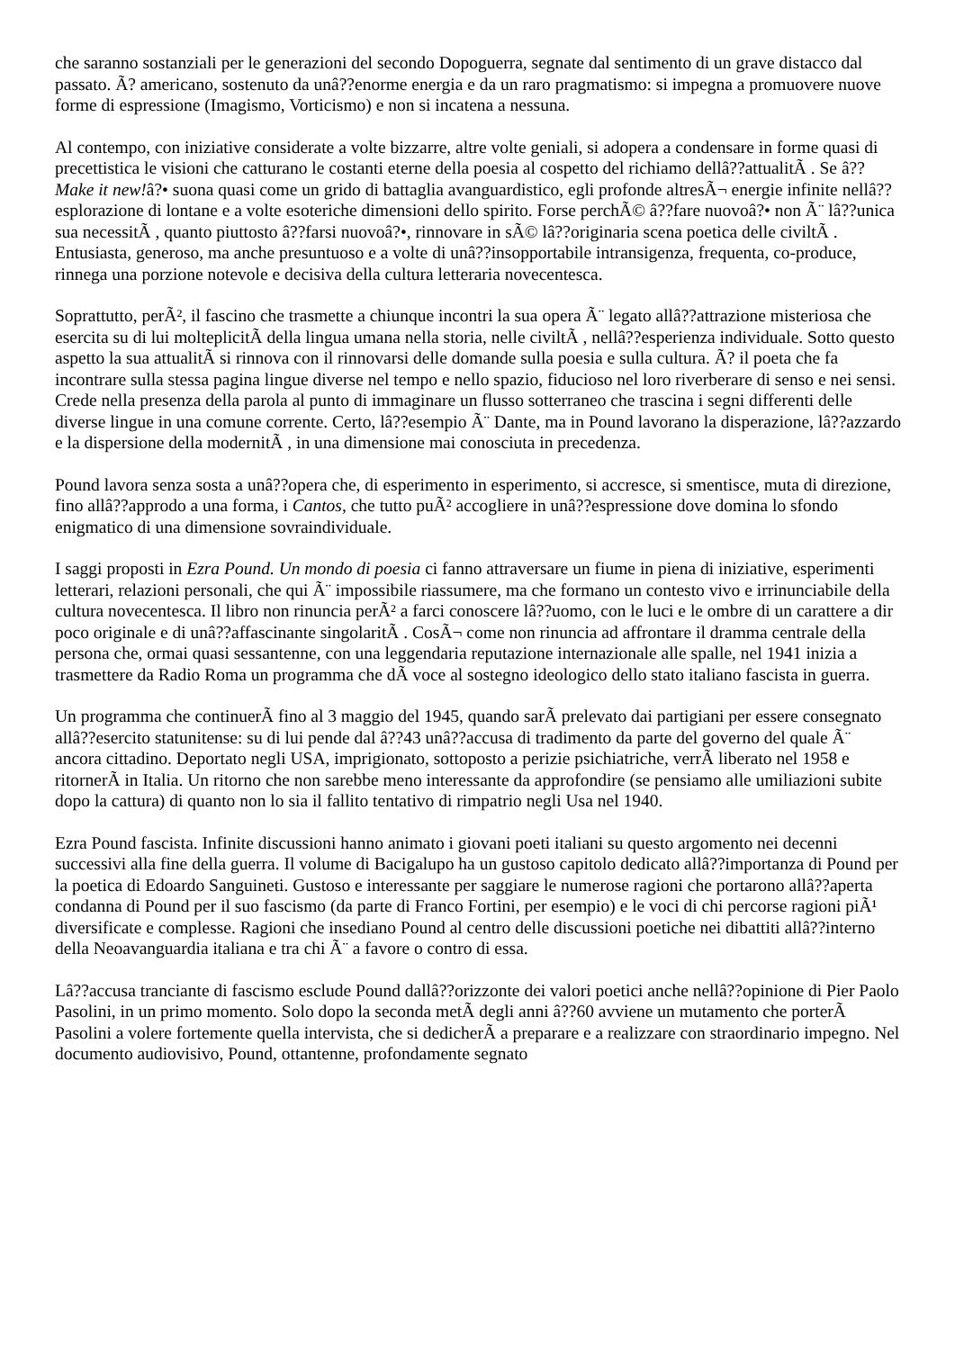che saranno sostanziali per le generazioni del secondo Dopoguerra, segnate dal sentimento di un grave distacco dal passato. Ã? americano, sostenuto da unâ??enorme energia e da un raro pragmatismo: si impegna a promuovere nuove forme di espressione (Imagismo, Vorticismo) e non si incatena a nessuna.
Al contempo, con iniziative considerate a volte bizzarre, altre volte geniali, si adopera a condensare in forme quasi di precettistica le visioni che catturano le costanti eterne della poesia al cospetto del richiamo dellâ??attualitÃ . Se â??Make it new!â?• suona quasi come un grido di battaglia avanguardistico, egli profonde altresÃ¬ energie infinite nellâ??esplorazione di lontane e a volte esoteriche dimensioni dello spirito. Forse perchÃ© â??fare nuovoâ?• non Ã¨ lâ??unica sua necessitÃ , quanto piuttosto â??farsi nuovoâ?•, rinnovare in sÃ© lâ??originaria scena poetica delle civiltÃ . Entusiasta, generoso, ma anche presuntuoso e a volte di unâ??insopportabile intransigenza, frequenta, co-produce, rinnega una porzione notevole e decisiva della cultura letteraria novecentesca.
Soprattutto, perÃ², il fascino che trasmette a chiunque incontri la sua opera Ã¨ legato allâ??attrazione misteriosa che esercita su di lui molteplicitÃ della lingua umana nella storia, nelle civiltÃ , nellâ??esperienza individuale. Sotto questo aspetto la sua attualitÃ si rinnova con il rinnovarsi delle domande sulla poesia e sulla cultura. Ã? il poeta che fa incontrare sulla stessa pagina lingue diverse nel tempo e nello spazio, fiducioso nel loro riverberare di senso e nei sensi. Crede nella presenza della parola al punto di immaginare un flusso sotterraneo che trascina i segni differenti delle diverse lingue in una comune corrente. Certo, lâ??esempio Ã¨ Dante, ma in Pound lavorano la disperazione, lâ??azzardo e la dispersione della modernitÃ , in una dimensione mai conosciuta in precedenza.
Pound lavora senza sosta a unâ??opera che, di esperimento in esperimento, si accresce, si smentisce, muta di direzione, fino allâ??approdo a una forma, i Cantos, che tutto puÃ² accogliere in unâ??espressione dove domina lo sfondo enigmatico di una dimensione sovraindividuale.
I saggi proposti in Ezra Pound. Un mondo di poesia ci fanno attraversare un fiume in piena di iniziative, esperimenti letterari, relazioni personali, che qui Ã¨ impossibile riassumere, ma che formano un contesto vivo e irrinunciabile della cultura novecentesca. Il libro non rinuncia perÃ² a farci conoscere lâ??uomo, con le luci e le ombre di un carattere a dir poco originale e di unâ??affascinante singolaritÃ . CosÃ¬ come non rinuncia ad affrontare il dramma centrale della persona che, ormai quasi sessantenne, con una leggendaria reputazione internazionale alle spalle, nel 1941 inizia a trasmettere da Radio Roma un programma che dÃ voce al sostegno ideologico dello stato italiano fascista in guerra.
Un programma che continuerÃ fino al 3 maggio del 1945, quando sarÃ prelevato dai partigiani per essere consegnato allâ??esercito statunitense: su di lui pende dal â??43 unâ??accusa di tradimento da parte del governo del quale Ã¨ ancora cittadino. Deportato negli USA, imprigionato, sottoposto a perizie psichiatriche, verrÃ liberato nel 1958 e ritornerÃ in Italia. Un ritorno che non sarebbe meno interessante da approfondire (se pensiamo alle umiliazioni subite dopo la cattura) di quanto non lo sia il fallito tentativo di rimpatrio negli Usa nel 1940.
Ezra Pound fascista. Infinite discussioni hanno animato i giovani poeti italiani su questo argomento nei decenni successivi alla fine della guerra. Il volume di Bacigalupo ha un gustoso capitolo dedicato allâ??importanza di Pound per la poetica di Edoardo Sanguineti. Gustoso e interessante per saggiare le numerose ragioni che portarono allâ??aperta condanna di Pound per il suo fascismo (da parte di Franco Fortini, per esempio) e le voci di chi percorse ragioni piÃ¹ diversificate e complesse. Ragioni che insediano Pound al centro delle discussioni poetiche nei dibattiti allâ??interno della Neoavanguardia italiana e tra chi Ã¨ a favore o contro di essa.
Lâ??accusa tranciante di fascismo esclude Pound dallâ??orizzonte dei valori poetici anche nellâ??opinione di Pier Paolo Pasolini, in un primo momento. Solo dopo la seconda metÃ degli anni â??60 avviene un mutamento che porterÃ Pasolini a volere fortemente quella intervista, che si dedicherÃ a preparare e a realizzare con straordinario impegno. Nel documento audiovisivo, Pound, ottantenne, profondamente segnato